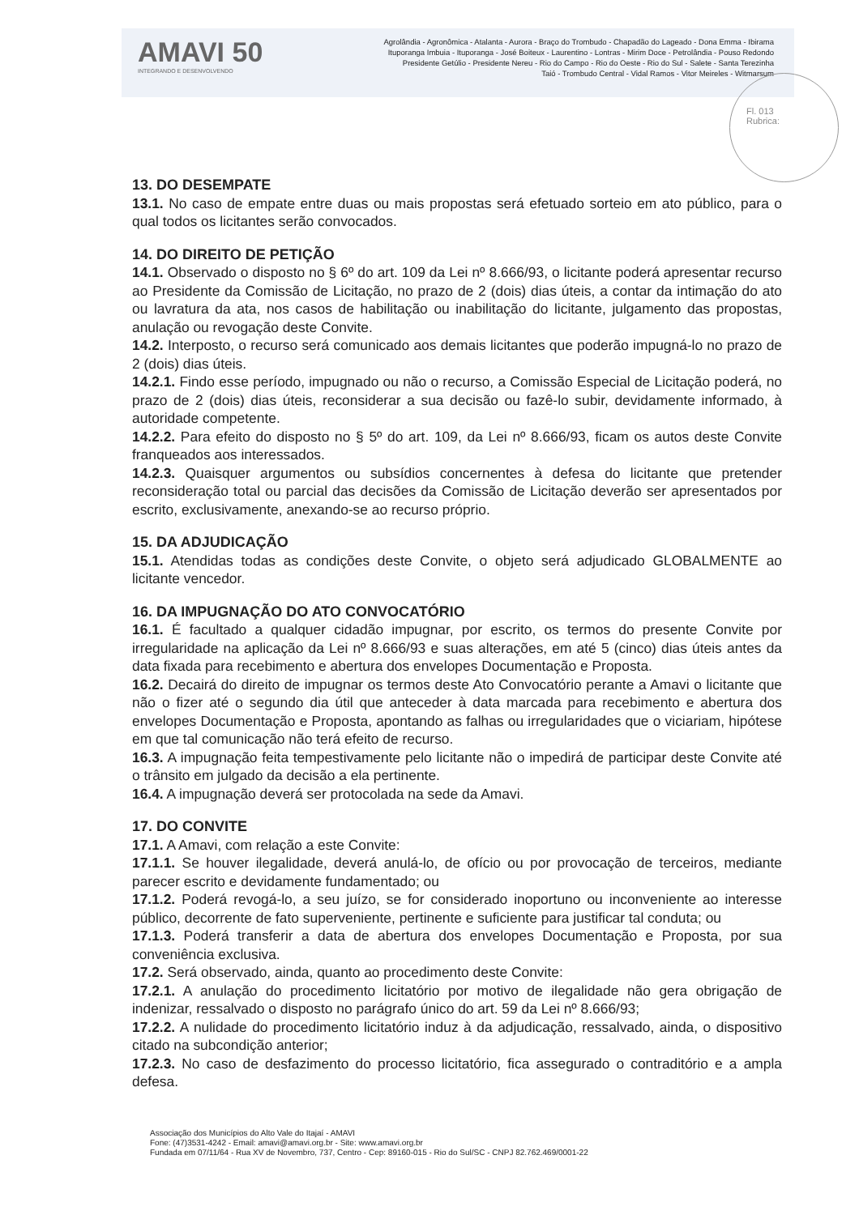AMAVI 50
INTEGRANDO E DESENVOLVENDO
Agrolândia - Agronômica - Atalanta - Aurora - Braço do Trombudo - Chapadão do Lageado - Dona Emma - Ibirama
Ituporanga Imbuia - Ituporanga - José Boiteux - Laurentino - Lontras - Mirim Doce - Petrolândia - Pouso Redondo
Presidente Getúlio - Presidente Nereu - Rio do Campo - Rio do Oeste - Rio do Sul - Salete - Santa Terezinha
Taió - Trombudo Central - Vidal Ramos - Vitor Meireles - Witmarsum
Fl. 013
Rubrica:
13. DO DESEMPATE
13.1. No caso de empate entre duas ou mais propostas será efetuado sorteio em ato público, para o qual todos os licitantes serão convocados.
14. DO DIREITO DE PETIÇÃO
14.1. Observado o disposto no § 6º do art. 109 da Lei nº 8.666/93, o licitante poderá apresentar recurso ao Presidente da Comissão de Licitação, no prazo de 2 (dois) dias úteis, a contar da intimação do ato ou lavratura da ata, nos casos de habilitação ou inabilitação do licitante, julgamento das propostas, anulação ou revogação deste Convite.
14.2. Interposto, o recurso será comunicado aos demais licitantes que poderão impugná-lo no prazo de 2 (dois) dias úteis.
14.2.1. Findo esse período, impugnado ou não o recurso, a Comissão Especial de Licitação poderá, no prazo de 2 (dois) dias úteis, reconsiderar a sua decisão ou fazê-lo subir, devidamente informado, à autoridade competente.
14.2.2. Para efeito do disposto no § 5º do art. 109, da Lei nº 8.666/93, ficam os autos deste Convite franqueados aos interessados.
14.2.3. Quaisquer argumentos ou subsídios concernentes à defesa do licitante que pretender reconsideração total ou parcial das decisões da Comissão de Licitação deverão ser apresentados por escrito, exclusivamente, anexando-se ao recurso próprio.
15. DA ADJUDICAÇÃO
15.1. Atendidas todas as condições deste Convite, o objeto será adjudicado GLOBALMENTE ao licitante vencedor.
16. DA IMPUGNAÇÃO DO ATO CONVOCATÓRIO
16.1. É facultado a qualquer cidadão impugnar, por escrito, os termos do presente Convite por irregularidade na aplicação da Lei nº 8.666/93 e suas alterações, em até 5 (cinco) dias úteis antes da data fixada para recebimento e abertura dos envelopes Documentação e Proposta.
16.2. Decairá do direito de impugnar os termos deste Ato Convocatório perante a Amavi o licitante que não o fizer até o segundo dia útil que anteceder à data marcada para recebimento e abertura dos envelopes Documentação e Proposta, apontando as falhas ou irregularidades que o viciariam, hipótese em que tal comunicação não terá efeito de recurso.
16.3. A impugnação feita tempestivamente pelo licitante não o impedirá de participar deste Convite até o trânsito em julgado da decisão a ela pertinente.
16.4. A impugnação deverá ser protocolada na sede da Amavi.
17. DO CONVITE
17.1. A Amavi, com relação a este Convite:
17.1.1. Se houver ilegalidade, deverá anulá-lo, de ofício ou por provocação de terceiros, mediante parecer escrito e devidamente fundamentado; ou
17.1.2. Poderá revogá-lo, a seu juízo, se for considerado inoportuno ou inconveniente ao interesse público, decorrente de fato superveniente, pertinente e suficiente para justificar tal conduta; ou
17.1.3. Poderá transferir a data de abertura dos envelopes Documentação e Proposta, por sua conveniência exclusiva.
17.2. Será observado, ainda, quanto ao procedimento deste Convite:
17.2.1. A anulação do procedimento licitatório por motivo de ilegalidade não gera obrigação de indenizar, ressalvado o disposto no parágrafo único do art. 59 da Lei nº 8.666/93;
17.2.2. A nulidade do procedimento licitatório induz à da adjudicação, ressalvado, ainda, o dispositivo citado na subcondição anterior;
17.2.3. No caso de desfazimento do processo licitatório, fica assegurado o contraditório e a ampla defesa.
Associação dos Municípios do Alto Vale do Itajaí - AMAVI
Fone: (47)3531-4242 - Email: amavi@amavi.org.br - Site: www.amavi.org.br
Fundada em 07/11/64 - Rua XV de Novembro, 737, Centro - Cep: 89160-015 - Rio do Sul/SC - CNPJ 82.762.469/0001-22